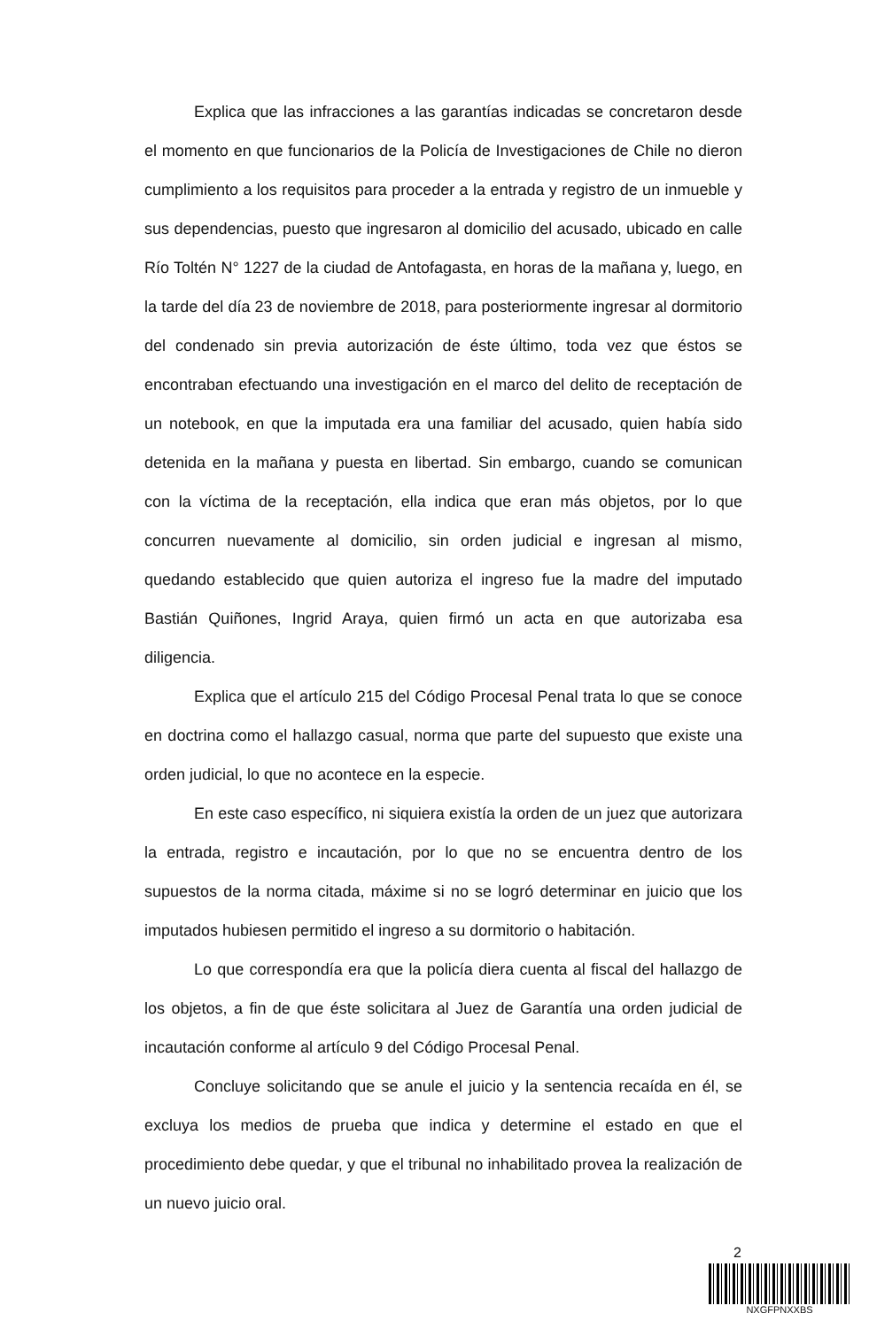Explica que las infracciones a las garantías indicadas se concretaron desde el momento en que funcionarios de la Policía de Investigaciones de Chile no dieron cumplimiento a los requisitos para proceder a la entrada y registro de un inmueble y sus dependencias, puesto que ingresaron al domicilio del acusado, ubicado en calle Río Toltén N° 1227 de la ciudad de Antofagasta, en horas de la mañana y, luego, en la tarde del día 23 de noviembre de 2018, para posteriormente ingresar al dormitorio del condenado sin previa autorización de éste último, toda vez que éstos se encontraban efectuando una investigación en el marco del delito de receptación de un notebook, en que la imputada era una familiar del acusado, quien había sido detenida en la mañana y puesta en libertad. Sin embargo, cuando se comunican con la víctima de la receptación, ella indica que eran más objetos, por lo que concurren nuevamente al domicilio, sin orden judicial e ingresan al mismo, quedando establecido que quien autoriza el ingreso fue la madre del imputado Bastián Quiñones, Ingrid Araya, quien firmó un acta en que autorizaba esa diligencia.
Explica que el artículo 215 del Código Procesal Penal trata lo que se conoce en doctrina como el hallazgo casual, norma que parte del supuesto que existe una orden judicial, lo que no acontece en la especie.
En este caso específico, ni siquiera existía la orden de un juez que autorizara la entrada, registro e incautación, por lo que no se encuentra dentro de los supuestos de la norma citada, máxime si no se logró determinar en juicio que los imputados hubiesen permitido el ingreso a su dormitorio o habitación.
Lo que correspondía era que la policía diera cuenta al fiscal del hallazgo de los objetos, a fin de que éste solicitara al Juez de Garantía una orden judicial de incautación conforme al artículo 9 del Código Procesal Penal.
Concluye solicitando que se anule el juicio y la sentencia recaída en él, se excluya los medios de prueba que indica y determine el estado en que el procedimiento debe quedar, y que el tribunal no inhabilitado provea la realización de un nuevo juicio oral.
2
NXGFPNXXBS